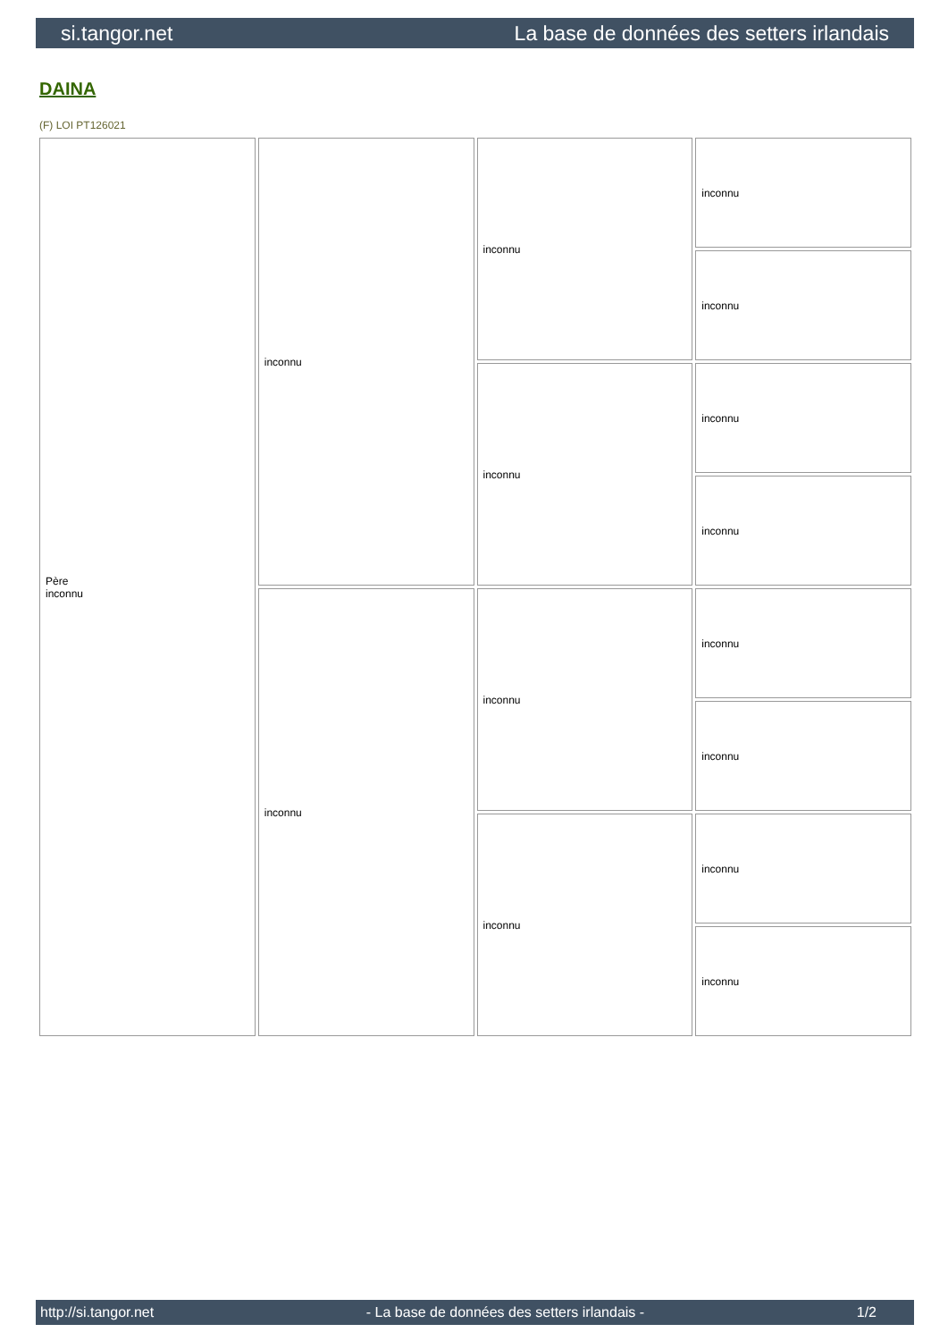si.tangor.net La base de données des setters irlandais
DAINA
(F) LOI PT126021
| Père inconnu | inconnu | inconnu | inconnu |
| | | | inconnu |
| | | inconnu | inconnu |
| | | | inconnu |
| | inconnu | inconnu | inconnu |
| | | | inconnu |
| | | inconnu | inconnu |
| | | | inconnu |
http://si.tangor.net - La base de données des setters irlandais - 1/2